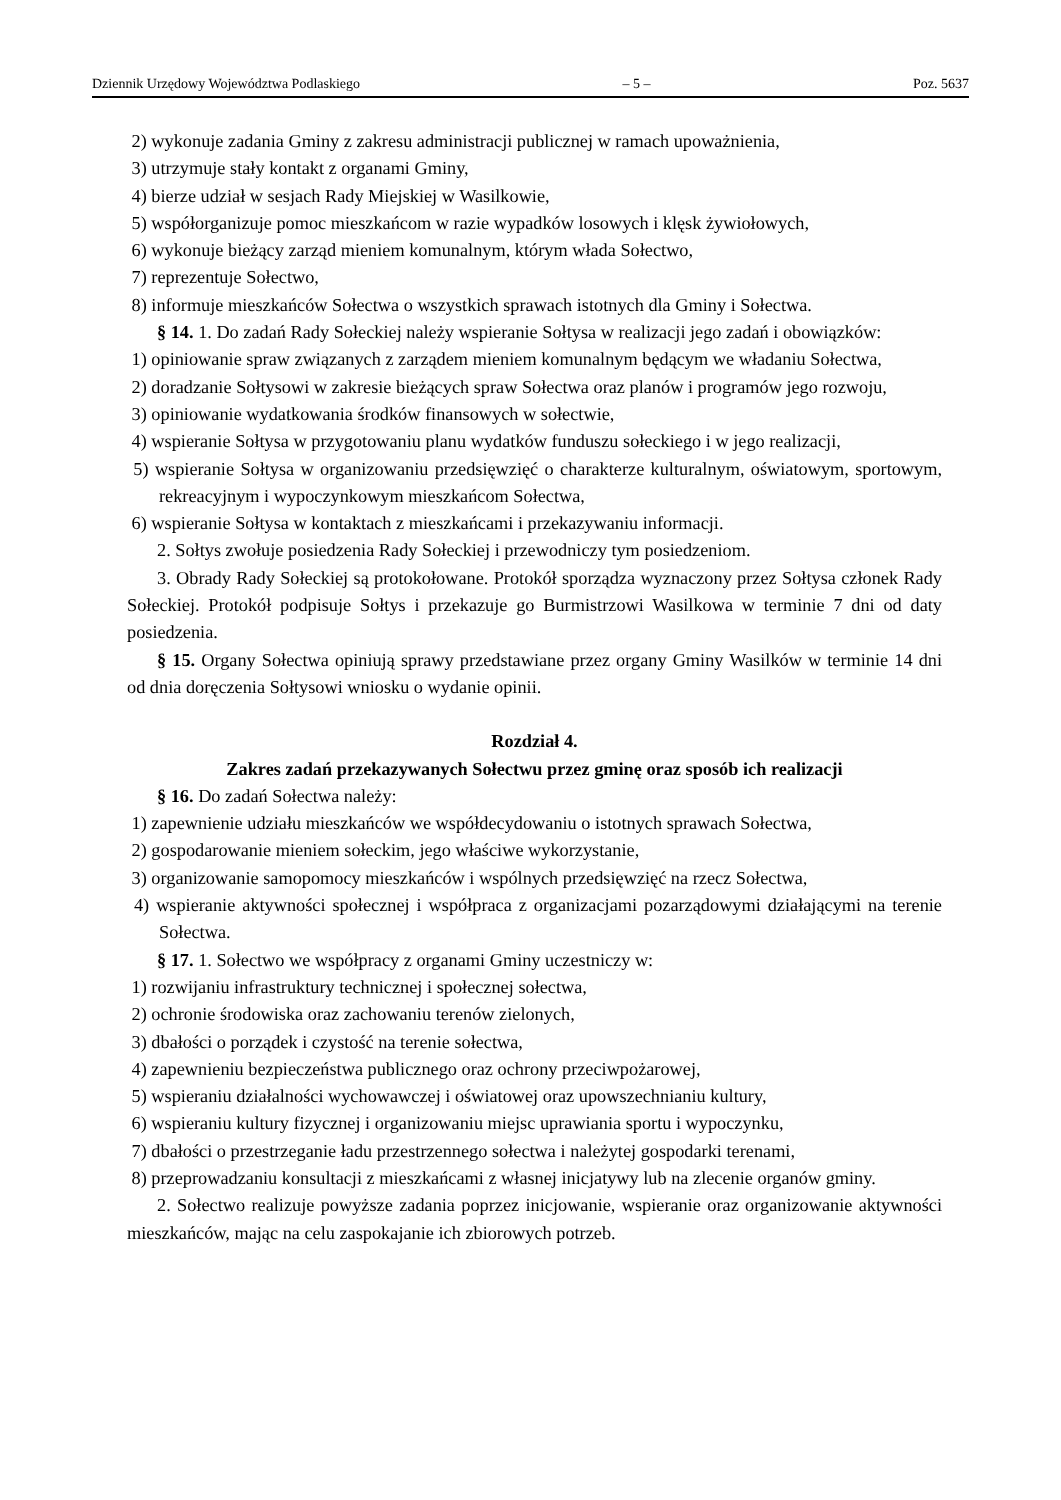Dziennik Urzędowy Województwa Podlaskiego – 5 – Poz. 5637
2) wykonuje zadania Gminy z zakresu administracji publicznej w ramach upoważnienia,
3) utrzymuje stały kontakt z organami Gminy,
4) bierze udział w sesjach Rady Miejskiej w Wasilkowie,
5) współorganizuje pomoc mieszkańcom w razie wypadków losowych i klęsk żywiołowych,
6) wykonuje bieżący zarząd mieniem komunalnym, którym włada Sołectwo,
7) reprezentuje Sołectwo,
8) informuje mieszkańców Sołectwa o wszystkich sprawach istotnych dla Gminy i Sołectwa.
§ 14. 1. Do zadań Rady Sołeckiej należy wspieranie Sołtysa w realizacji jego zadań i obowiązków:
1) opiniowanie spraw związanych z zarządem mieniem komunalnym będącym we władaniu Sołectwa,
2) doradzanie Sołtysowi w zakresie bieżących spraw Sołectwa oraz planów i programów jego rozwoju,
3) opiniowanie wydatkowania środków finansowych w sołectwie,
4) wspieranie Sołtysa w przygotowaniu planu wydatków funduszu sołeckiego i w jego realizacji,
5) wspieranie Sołtysa w organizowaniu przedsięwzięć o charakterze kulturalnym, oświatowym, sportowym, rekreacyjnym i wypoczynkowym mieszkańcom Sołectwa,
6) wspieranie Sołtysa w kontaktach z mieszkańcami i przekazywaniu informacji.
2. Sołtys zwołuje posiedzenia Rady Sołeckiej i przewodniczy tym posiedzeniom.
3. Obrady Rady Sołeckiej są protokołowane. Protokół sporządza wyznaczony przez Sołtysa członek Rady Sołeckiej. Protokół podpisuje Sołtys i przekazuje go Burmistrzowi Wasilkowa w terminie 7 dni od daty posiedzenia.
§ 15. Organy Sołectwa opiniują sprawy przedstawiane przez organy Gminy Wasilków w terminie 14 dni od dnia doręczenia Sołtysowi wniosku o wydanie opinii.
Rozdział 4.
Zakres zadań przekazywanych Sołectwu przez gminę oraz sposób ich realizacji
§ 16. Do zadań Sołectwa należy:
1) zapewnienie udziału mieszkańców we współdecydowaniu o istotnych sprawach Sołectwa,
2) gospodarowanie mieniem sołeckim, jego właściwe wykorzystanie,
3) organizowanie samopomocy mieszkańców i wspólnych przedsięwzięć na rzecz Sołectwa,
4) wspieranie aktywności społecznej i współpraca z organizacjami pozarządowymi działającymi na terenie Sołectwa.
§ 17. 1. Sołectwo we współpracy z organami Gminy uczestniczy w:
1) rozwijaniu infrastruktury technicznej i społecznej sołectwa,
2) ochronie środowiska oraz zachowaniu terenów zielonych,
3) dbałości o porządek i czystość na terenie sołectwa,
4) zapewnieniu bezpieczeństwa publicznego oraz ochrony przeciwpożarowej,
5) wspieraniu działalności wychowawczej i oświatowej oraz upowszechnianiu kultury,
6) wspieraniu kultury fizycznej i organizowaniu miejsc uprawiania sportu i wypoczynku,
7) dbałości o przestrzeganie ładu przestrzennego sołectwa i należytej gospodarki terenami,
8) przeprowadzaniu konsultacji z mieszkańcami z własnej inicjatywy lub na zlecenie organów gminy.
2. Sołectwo realizuje powyższe zadania poprzez inicjowanie, wspieranie oraz organizowanie aktywności mieszkańców, mając na celu zaspokajanie ich zbiorowych potrzeb.